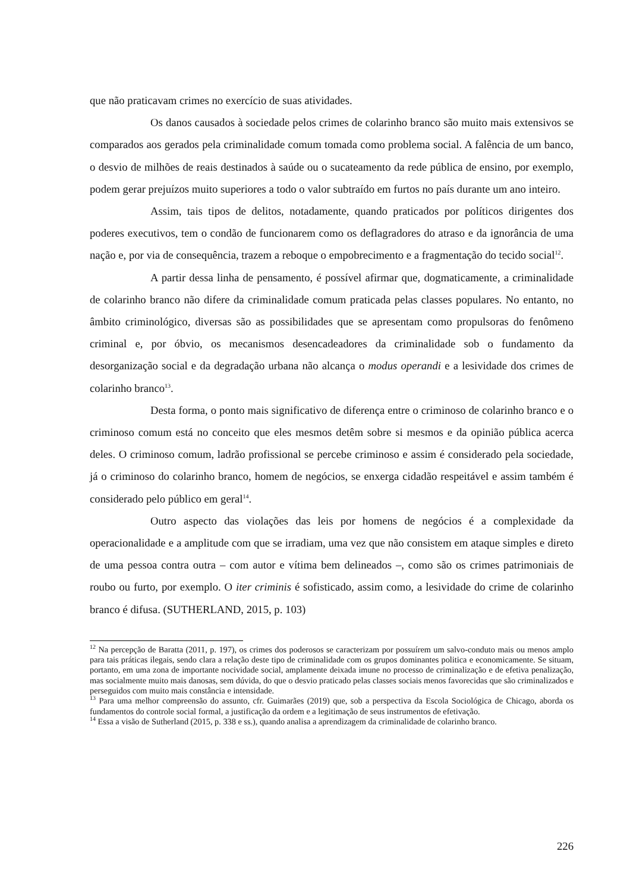que não praticavam crimes no exercício de suas atividades.
Os danos causados à sociedade pelos crimes de colarinho branco são muito mais extensivos se comparados aos gerados pela criminalidade comum tomada como problema social. A falência de um banco, o desvio de milhões de reais destinados à saúde ou o sucateamento da rede pública de ensino, por exemplo, podem gerar prejuízos muito superiores a todo o valor subtraído em furtos no país durante um ano inteiro.
Assim, tais tipos de delitos, notadamente, quando praticados por políticos dirigentes dos poderes executivos, tem o condão de funcionarem como os deflagradores do atraso e da ignorância de uma nação e, por via de consequência, trazem a reboque o empobrecimento e a fragmentação do tecido social<sup>12</sup>.
A partir dessa linha de pensamento, é possível afirmar que, dogmaticamente, a criminalidade de colarinho branco não difere da criminalidade comum praticada pelas classes populares. No entanto, no âmbito criminológico, diversas são as possibilidades que se apresentam como propulsoras do fenômeno criminal e, por óbvio, os mecanismos desencadeadores da criminalidade sob o fundamento da desorganização social e da degradação urbana não alcança o modus operandi e a lesividade dos crimes de colarinho branco<sup>13</sup>.
Desta forma, o ponto mais significativo de diferença entre o criminoso de colarinho branco e o criminoso comum está no conceito que eles mesmos detêm sobre si mesmos e da opinião pública acerca deles. O criminoso comum, ladrão profissional se percebe criminoso e assim é considerado pela sociedade, já o criminoso do colarinho branco, homem de negócios, se enxerga cidadão respeitável e assim também é considerado pelo público em geral<sup>14</sup>.
Outro aspecto das violações das leis por homens de negócios é a complexidade da operacionalidade e a amplitude com que se irradiam, uma vez que não consistem em ataque simples e direto de uma pessoa contra outra – com autor e vítima bem delineados –, como são os crimes patrimoniais de roubo ou furto, por exemplo. O iter criminis é sofisticado, assim como, a lesividade do crime de colarinho branco é difusa. (SUTHERLAND, 2015, p. 103)
<sup>12</sup> Na percepção de Baratta (2011, p. 197), os crimes dos poderosos se caracterizam por possuírem um salvo-conduto mais ou menos amplo para tais práticas ilegais, sendo clara a relação deste tipo de criminalidade com os grupos dominantes politica e economicamente. Se situam, portanto, em uma zona de importante nocividade social, amplamente deixada imune no processo de criminalização e de efetiva penalização, mas socialmente muito mais danosas, sem dúvida, do que o desvio praticado pelas classes sociais menos favorecidas que são criminalizados e perseguidos com muito mais constância e intensidade.
<sup>13</sup> Para uma melhor compreensão do assunto, cfr. Guimarães (2019) que, sob a perspectiva da Escola Sociológica de Chicago, aborda os fundamentos do controle social formal, a justificação da ordem e a legitimação de seus instrumentos de efetivação.
<sup>14</sup> Essa a visão de Sutherland (2015, p. 338 e ss.), quando analisa a aprendizagem da criminalidade de colarinho branco.
226